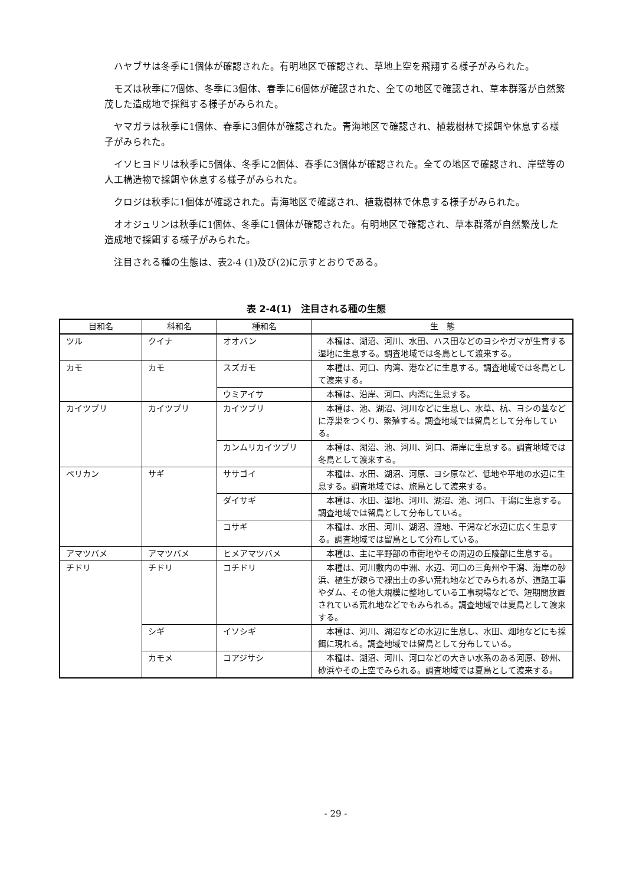ハヤブサは冬季に1個体が確認された。有明地区で確認され、草地上空を飛翔する様子がみられた。
モズは秋季に7個体、冬季に3個体、春季に6個体が確認された、全ての地区で確認され、草本群落が自然繁茂した造成地で採餌する様子がみられた。
ヤマガラは秋季に1個体、春季に3個体が確認された。青海地区で確認され、植栽樹林で採餌や休息する様子がみられた。
イソヒヨドリは秋季に5個体、冬季に2個体、春季に3個体が確認された。全ての地区で確認され、岸壁等の人工構造物で採餌や休息する様子がみられた。
クロジは秋季に1個体が確認された。青海地区で確認され、植栽樹林で休息する様子がみられた。
オオジュリンは秋季に1個体、冬季に1個体が確認された。有明地区で確認され、草本群落が自然繁茂した造成地で採餌する様子がみられた。
注目される種の生態は、表2-4 (1)及び(2)に示すとおりである。
表 2-4(1)　注目される種の生態
| 目和名 | 科和名 | 種和名 | 生 態 |
| --- | --- | --- | --- |
| ツル | クイナ | オオバン | 本種は、湖沼、河川、水田、ハス田などのヨシやガマが生育する湿地に生息する。調査地域では冬鳥として渡来する。 |
| カモ | カモ | スズガモ | 本種は、河口、内湾、港などに生息する。調査地域では冬鳥として渡来する。 |
| | | ウミアイサ | 本種は、沿岸、河口、内湾に生息する。 |
| カイツブリ | カイツブリ | カイツブリ | 本種は、池、湖沼、河川などに生息し、水草、杭、ヨシの茎などに浮巣をつくり、繁殖する。調査地域では留鳥として分布している。 |
| | | カンムリカイツブリ | 本種は、湖沼、池、河川、河口、海岸に生息する。調査地域では冬鳥として渡来する。 |
| ペリカン | サギ | ササゴイ | 本種は、水田、湖沼、河原、ヨシ原など、低地や平地の水辺に生息する。調査地域では、旅鳥として渡来する。 |
| | | ダイサギ | 本種は、水田、湿地、河川、湖沼、池、河口、干潟に生息する。調査地域では留鳥として分布している。 |
| | | コサギ | 本種は、水田、河川、湖沼、湿地、干潟など水辺に広く生息する。調査地域では留鳥として分布している。 |
| アマツバメ | アマツバメ | ヒメアマツバメ | 本種は、主に平野部の市街地やその周辺の丘陵部に生息する。 |
| チドリ | チドリ | コチドリ | 本種は、河川敷内の中洲、水辺、河口の三角州や干潟、海岸の砂浜、植生が疎らで裸出土の多い荒れ地などでみられるが、道路工事やダム、その他大規模に整地している工事現場などで、短期間放置されている荒れ地などでもみられる。調査地域では夏鳥として渡来する。 |
| | シギ | イソシギ | 本種は、河川、湖沼などの水辺に生息し、水田、畑地などにも採餌に現れる。調査地域では留鳥として分布している。 |
| | カモメ | コアジサシ | 本種は、湖沼、河川、河口などの大きい水系のある河原、砂州、砂浜やその上空でみられる。調査地域では夏鳥として渡来する。 |
- 29 -